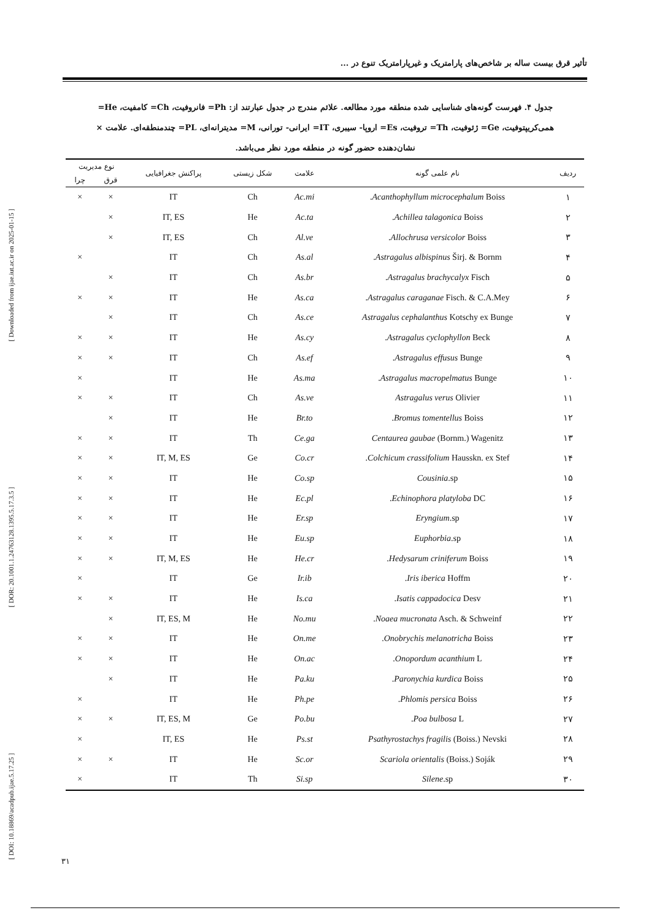[ DOI: 10.18869/acadpub.ijae.5.17.25 ] [ DOR: 20.1001.1.24763128.1395.5.17.3.5 ] [ Downloaded from ijae.iut.ac.ir on 2025-01-15 ]
تأثیر قرق بیست ساله بر شاخص‌های پارامتریک و غیرپارامتریک تنوع در ...
جدول ۴. فهرست گونه‌های شناسایی شده منطقه مورد مطالعه. علائم مندرج در جدول عبارتند از: Ph= فانروفیت، Ch= کامفیت، He= همی‌کریپتوفیت، Ge= ژئوفیت، Th= تروفیت، Es= اروپا- سیبری، IT= ایرانی- تورانی، M= مدیترانه‌ای، PL= چندمنطقه‌ای. علامت × نشان‌دهنده حضور گونه در منطقه مورد نظر می‌باشد.
| ردیف | نام علمی گونه | علامت | شکل زیستی | پراکنش جغرافیایی | نوع مدیریت | |
| --- | --- | --- | --- | --- | --- | --- |
| | | | | | قرق | چرا |
| ۱ | Acanthophyllum microcephalum Boiss. | Ac.mi | Ch | IT | × | × |
| ۲ | Achillea talagonica Boiss. | Ac.ta | He | IT, ES | × | |
| ۳ | Allochrusa versicolor Boiss. | Al.ve | Ch | IT, ES | × | |
| ۴ | Astragalus albispinus Širj. & Bornm. | As.al | Ch | IT | | × |
| ۵ | Astragalus brachycalyx Fisch. | As.br | Ch | IT | × | |
| ۶ | Astragalus caraganae Fisch. & C.A.Mey. | As.ca | He | IT | × | × |
| ۷ | Astragalus cephalanthus Kotschy ex Bunge | As.ce | Ch | IT | × | |
| ۸ | Astragalus cyclophyllon Beck. | As.cy | He | IT | × | × |
| ۹ | Astragalus effusus Bunge. | As.ef | Ch | IT | × | × |
| ۱۰ | Astragalus macropelmatus Bunge. | As.ma | He | IT | | × |
| ۱۱ | Astragalus verus Olivier | As.ve | Ch | IT | × | × |
| ۱۲ | Bromus tomentellus Boiss. | Br.to | He | IT | × | |
| ۱۳ | Centaurea gaubae (Bornm.) Wagenitz | Ce.ga | Th | IT | × | × |
| ۱۴ | Colchicum crassifolium Hausskn. ex Stef. | Co.cr | Ge | IT, M, ES | × | × |
| ۱۵ | Cousinia .sp | Co.sp | He | IT | × | × |
| ۱۶ | Echinophora platyloba DC. | Ec.pl | He | IT | × | × |
| ۱۷ | Eryngium .sp | Er.sp | He | IT | × | × |
| ۱۸ | Euphorbia .sp | Eu.sp | He | IT | × | × |
| ۱۹ | Hedysarum criniferum Boiss. | He.cr | He | IT, M, ES | × | × |
| ۲۰ | Iris iberica Hoffm. | Ir.ib | Ge | IT | | × |
| ۲۱ | Isatis cappadocica Desv. | Is.ca | He | IT | × | × |
| ۲۲ | Noaea mucronata Asch. & Schweinf. | No.mu | He | IT, ES, M | × | |
| ۲۳ | Onobrychis melanotricha Boiss. | On.me | He | IT | × | × |
| ۲۴ | Onopordum acanthium L. | On.ac | He | IT | × | × |
| ۲۵ | Paronychia kurdica Boiss. | Pa.ku | He | IT | × | |
| ۲۶ | Phlomis persica Boiss. | Ph.pe | He | IT | | × |
| ۲۷ | Poa bulbosa L. | Po.bu | Ge | IT, ES, M | × | × |
| ۲۸ | Psathyrostachys fragilis (Boiss.) Nevski | Ps.st | He | IT, ES | | × |
| ۲۹ | Scariola orientalis (Boiss.) Soják | Sc.or | He | IT | × | × |
| ۳۰ | Silene .sp | Si.sp | Th | IT | | × |
۳۱